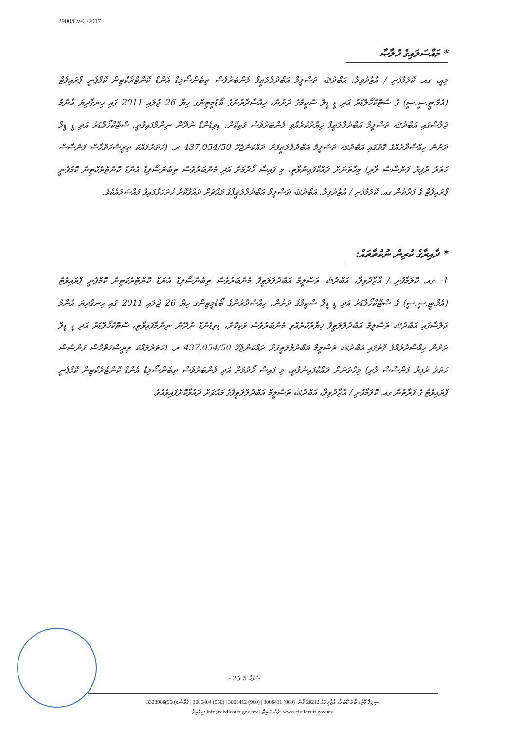2900/Cv-C/2017
* މައްސަލައިގެ ޚުލާޞާ
މިއީ، ގއ. ކޮލަމާފުށި / އާޒާދުވިލާ، އަބްދުﷲ ތަސްލީމް އަބްދުލްލަޠީފް މެންބަރުވެސް ތިބެންސޯލިޑް އެންޑް ކޮންޓްރެކްޓިން ކޮމްޕެނީ ޕްރައިވެޓް (އެމް.ޓީ.ސީ.ސީ) ގެ ސްޓޮކްހޯލްޑަރު އަދި ޑީ ޑީލް ސްކީމްގެ ދަށުން، ހިއްސާދާރުންގެ ބޯޑުމީޓިންގ ހިޔާ 26 ޖުލައި 2011 ގައި ހިނގާދިޔަ އާންމު ޖަލްސާގައި އަބްދުﷲ ތަސްލީމް އަބްދުލްލަޠީފް ޚިޔާރުކުރެއްވި މެންބަރުވެސް ވަކިކޮށް، ޑިވިޑެންޑް ނުދޭން ނިންމާފައިވާތީ، ސްޓޮކްހޯލްޑަރު އަދި ޑީ ޑީލް ދަށުން ހިއްސާދާރެއްގެ ގޮތުގައި އަބްދުﷲ ތަސްލީމް އަބްދުލްލަޠީފަށް ދައްކަންޖެހޭ 437,054/50 ރ. (ހަތަރުލައްކަ ތިރީސްހަތްހާސް ފަންސާސް ހަތަރު ރުފިޔާ ފަންސާސް ލާރި) މިހާތަނަށް ދައްކާފައިނުވާތީ، މި ފައިސާ ހޯދުމަށް އަދި މެންބަރުވެސް ތިބެންސޯލިޑް އެންޑް ކޮންޓްރެކްޓިން ކޮމްޕެނީ ޕްރައިވެޓް ގެ ފަރާތުން ގއ. ކޮލަމާފުށި / އާޒާދުވިލާ، އަބްދުﷲ ތަސްލީމް އަބްދުލްލަޠީފްގެ މައްޗަށް ދައުވާކޮށް ހުށަހަޅާފައިވާ މައްސަލައެކެވެ.
* ދާއިރާގެ ކުރިން ނުކުތާތައް:
1- ގއ. ކޮލަމާފުށި / އާޒާދުވިލާ، އަބްދުﷲ ތަސްލީމް އަބްދުލްލަޠީފް މެންބަރުވެސް ތިބެންސޯލިޑް އެންޑް ކޮންޓްރެކްޓިން ކޮމްޕެނީ ޕްރައިވެޓް (އެމް.ޓީ.ސީ.ސީ) ގެ ސްޓޮކްހޯލްޑަރު އަދި ޑީ ޑީލް ސްކީމްގެ ދަށުން، ހިއްސާދާރުންގެ ބޯޑުމީޓިންގ ހިޔާ 26 ޖުލައި 2011 ގައި ހިނގާދިޔަ އާންމު ޖަލްސާގައި އަބްދުﷲ ތަސްލީމް އަބްދުލްލަޠީފް ޚިޔާރުކުރެއްވި މެންބަރުވެސް ވަކިކޮށް، ޑިވިޑެންޑް ނުދޭން ނިންމާފައިވާތީ، ސްޓޮކްހޯލްޑަރު އަދި ޑީ ޑީލް ދަށުން ހިއްސާދާރެއްގެ ގޮތުގައި އަބްދުﷲ ތަސްލީމް އަބްދުލްލަޠީފަށް ދައްކަންޖެހޭ 437,054/50 ރ. (ހަތަރުލައްކަ ތިރީސްހަތްހާސް ފަންސާސް ހަތަރު ރުފިޔާ ފަންސާސް ލާރި) މިހާތަނަށް ދައްކާފައިނުވާތީ، މި ފައިސާ ހޯދުމަށް އަދި މެންބަރުވެސް ތިބެންސޯލިޑް އެންޑް ކޮންޓްރެކްޓިން ކޮމްޕެނީ ޕްރައިވެޓް ގެ ފަރާތުން ގއ. ކޮލަމާފުށި / އާޒާދުވިލާ، އަބްދުﷲ ތަސްލީމް އަބްދުލްލަޠީފްގެ މައްޗަށް ދައުވާކޮށްފައިވެއެވެ.
ޞަފްޙާ 5 ގެ 2 -
ސިވިލް ކޯޓު، ބޯޅަ ކޭބަލް، އާޒާދީމަގު 20212 ފޯނު: (960) 3006411 | (960) 3006412 | (960) 3006404 | ފެކްސް:(960)3323986
އީމެއިލް: info@civilcourt.gov.mv | ވެބްސައިޓް: www.civilcourt.gov.mv